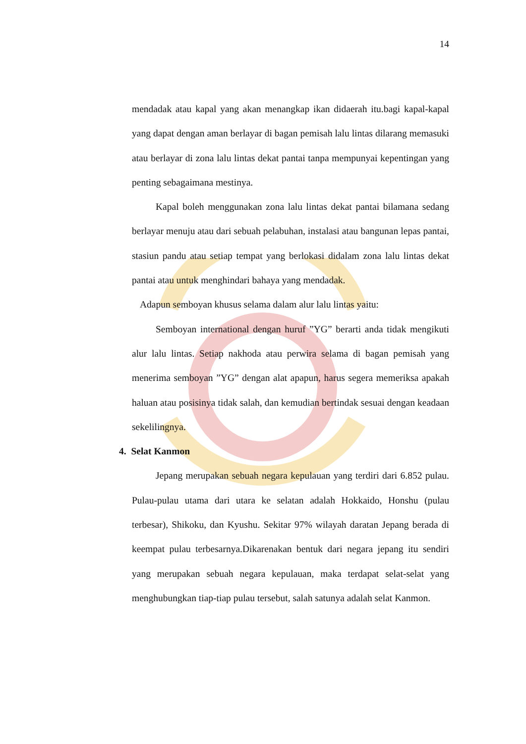14
mendadak atau kapal yang akan menangkap ikan didaerah itu.bagi kapal-kapal yang dapat dengan aman berlayar di bagan pemisah lalu lintas dilarang memasuki atau berlayar di zona lalu lintas dekat pantai tanpa mempunyai kepentingan yang penting sebagaimana mestinya.
Kapal boleh menggunakan zona lalu lintas dekat pantai bilamana sedang berlayar menuju atau dari sebuah pelabuhan, instalasi atau bangunan lepas pantai, stasiun pandu atau setiap tempat yang berlokasi didalam zona lalu lintas dekat pantai atau untuk menghindari bahaya yang mendadak.
Adapun semboyan khusus selama dalam alur lalu lintas yaitu:
Semboyan international dengan huruf ”YG” berarti anda tidak mengikuti alur lalu lintas. Setiap nakhoda atau perwira selama di bagan pemisah yang menerima semboyan ”YG” dengan alat apapun, harus segera memeriksa apakah haluan atau posisinya tidak salah, dan kemudian bertindak sesuai dengan keadaan sekelilingnya.
4. Selat Kanmon
Jepang merupakan sebuah negara kepulauan yang terdiri dari 6.852 pulau. Pulau-pulau utama dari utara ke selatan adalah Hokkaido, Honshu (pulau terbesar), Shikoku, dan Kyushu. Sekitar 97% wilayah daratan Jepang berada di keempat pulau terbesarnya.Dikarenakan bentuk dari negara jepang itu sendiri yang merupakan sebuah negara kepulauan, maka terdapat selat-selat yang menghubungkan tiap-tiap pulau tersebut, salah satunya adalah selat Kanmon.